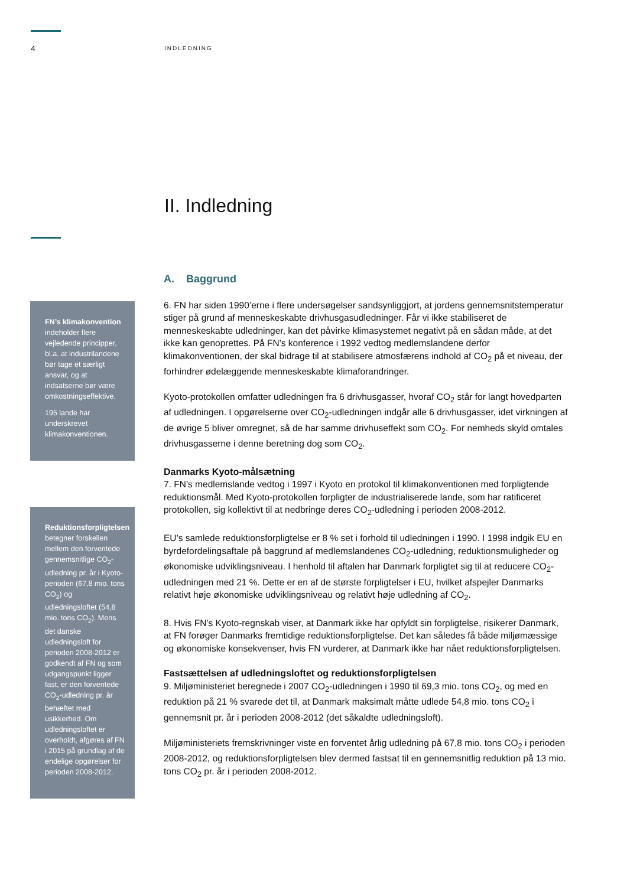4
INDLEDNING
II. Indledning
FN’s klimakonvention indeholder flere vejledende principper, bl.a. at industrilandene bør tage et særligt ansvar, og at indsatserne bør være omkostningseffektive.
195 lande har underskrevet klimakonventionen.
Reduktionsforpligtelsen betegner forskellen mellem den forventede gennemsnitlige CO<sub>2</sub>-udledning pr. år i Kyoto-perioden (67,8 mio. tons CO<sub>2</sub>) og udledningsloftet (54,8 mio. tons CO<sub>2</sub>). Mens det danske udledningsloft for perioden 2008-2012 er godkendt af FN og som udgangspunkt ligger fast, er den forventede CO<sub>2</sub>-udledning pr. år behæftet med usikkerhed. Om udledningsloftet er overholdt, afgøres af FN i 2015 på grundlag af de endelige opgørelser for perioden 2008-2012.
A. Baggrund
6. FN har siden 1990’erne i flere undersøgelser sandsynliggjort, at jordens gennemsnitstemperatur stiger på grund af menneskeskabte drivhusgasudledninger. Får vi ikke stabiliseret de menneskeskabte udledninger, kan det påvirke klimasystemet negativt på en sådan måde, at det ikke kan genoprettes. På FN’s konference i 1992 vedtog medlemslandene derfor klimakonventionen, der skal bidrage til at stabilisere atmosfærens indhold af CO<sub>2</sub> på et niveau, der forhindrer ødelæggende menneskeskabte klimaforandringer.
Kyoto-protokollen omfatter udledningen fra 6 drivhusgasser, hvoraf CO<sub>2</sub> står for langt hovedparten af udledningen. I opgørelserne over CO<sub>2</sub>-udledningen indgår alle 6 drivhusgasser, idet virkningen af de øvrige 5 bliver omregnet, så de har samme drivhuseffekt som CO<sub>2</sub>. For nemheds skyld omtales drivhusgasserne i denne beretning dog som CO<sub>2</sub>.
Danmarks Kyoto-målsætning
7. FN’s medlemslande vedtog i 1997 i Kyoto en protokol til klimakonventionen med forpligtende reduktionsmål. Med Kyoto-protokollen forpligter de industrialiserede lande, som har ratificeret protokollen, sig kollektivt til at nedbringe deres CO<sub>2</sub>-udledning i perioden 2008-2012.
EU’s samlede reduktionsforpligtelse er 8 % set i forhold til udledningen i 1990. I 1998 indgik EU en byrdefordelingsaftale på baggrund af medlemslandenes CO<sub>2</sub>-udledning, reduktionsmuligheder og økonomiske udviklingsniveau. I henhold til aftalen har Danmark forpligtet sig til at reducere CO<sub>2</sub>-udledningen med 21 %. Dette er en af de største forpligtelser i EU, hvilket afspejler Danmarks relativt høje økonomiske udviklingsniveau og relativt høje udledning af CO<sub>2</sub>.
8. Hvis FN’s Kyoto-regnskab viser, at Danmark ikke har opfyldt sin forpligtelse, risikerer Danmark, at FN forøger Danmarks fremtidige reduktionsforpligtelse. Det kan således få både miljømæssige og økonomiske konsekvenser, hvis FN vurderer, at Danmark ikke har nået reduktionsforpligtelsen.
Fastsættelsen af udledningsloftet og reduktionsforpligtelsen
9. Miljøministeriet beregnede i 2007 CO<sub>2</sub>-udledningen i 1990 til 69,3 mio. tons CO<sub>2</sub>, og med en reduktion på 21 % svarede det til, at Danmark maksimalt måtte udlede 54,8 mio. tons CO<sub>2</sub> i gennemsnit pr. år i perioden 2008-2012 (det såkaldte udledningsloft).
Miljøministeriets fremskrivninger viste en forventet årlig udledning på 67,8 mio. tons CO<sub>2</sub> i perioden 2008-2012, og reduktionsforpligtelsen blev dermed fastsat til en gennemsnitlig reduktion på 13 mio. tons CO<sub>2</sub> pr. år i perioden 2008-2012.